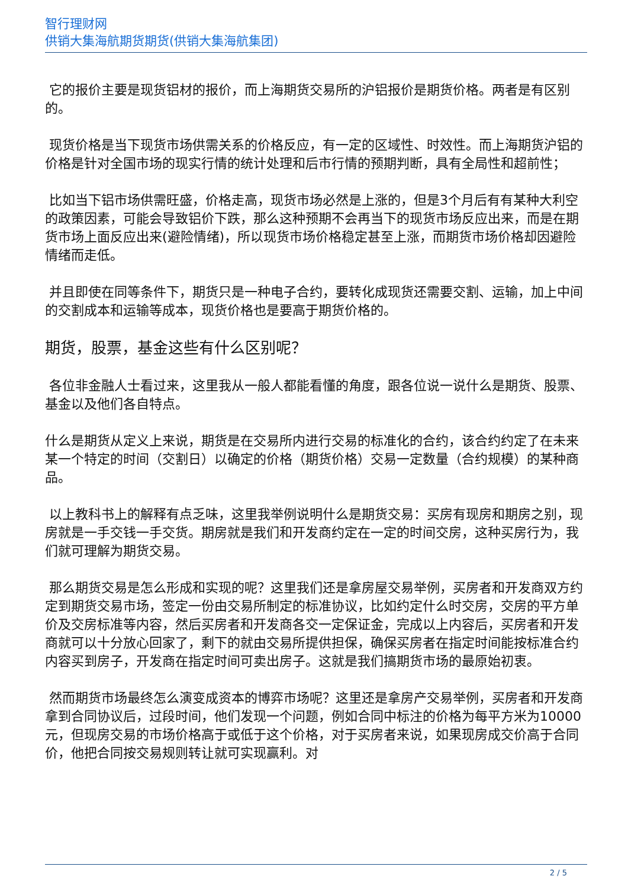智行理财网
供销大集海航期货期货(供销大集海航集团)
它的报价主要是现货铝材的报价，而上海期货交易所的沪铝报价是期货价格。两者是有区别的。
现货价格是当下现货市场供需关系的价格反应，有一定的区域性、时效性。而上海期货沪铝的价格是针对全国市场的现实行情的统计处理和后市行情的预期判断，具有全局性和超前性；
比如当下铝市场供需旺盛，价格走高，现货市场必然是上涨的，但是3个月后有有某种大利空的政策因素，可能会导致铝价下跌，那么这种预期不会再当下的现货市场反应出来，而是在期货市场上面反应出来(避险情绪)，所以现货市场价格稳定甚至上涨，而期货市场价格却因避险情绪而走低。
并且即使在同等条件下，期货只是一种电子合约，要转化成现货还需要交割、运输，加上中间的交割成本和运输等成本，现货价格也是要高于期货价格的。
期货，股票，基金这些有什么区别呢？
各位非金融人士看过来，这里我从一般人都能看懂的角度，跟各位说一说什么是期货、股票、基金以及他们各自特点。
什么是期货从定义上来说，期货是在交易所内进行交易的标准化的合约，该合约约定了在未来某一个特定的时间（交割日）以确定的价格（期货价格）交易一定数量（合约规模）的某种商品。
以上教科书上的解释有点乏味，这里我举例说明什么是期货交易：买房有现房和期房之别，现房就是一手交钱一手交货。期房就是我们和开发商约定在一定的时间交房，这种买房行为，我们就可理解为期货交易。
那么期货交易是怎么形成和实现的呢？这里我们还是拿房屋交易举例，买房者和开发商双方约定到期货交易市场，签定一份由交易所制定的标准协议，比如约定什么时交房，交房的平方单价及交房标准等内容，然后买房者和开发商各交一定保证金，完成以上内容后，买房者和开发商就可以十分放心回家了，剩下的就由交易所提供担保，确保买房者在指定时间能按标准合约内容买到房子，开发商在指定时间可卖出房子。这就是我们搞期货市场的最原始初衷。
然而期货市场最终怎么演变成资本的博弈市场呢？这里还是拿房产交易举例，买房者和开发商拿到合同协议后，过段时间，他们发现一个问题，例如合同中标注的价格为每平方米为10000元，但现房交易的市场价格高于或低于这个价格，对于买房者来说，如果现房成交价高于合同价，他把合同按交易规则转让就可实现赢利。对
2 / 5